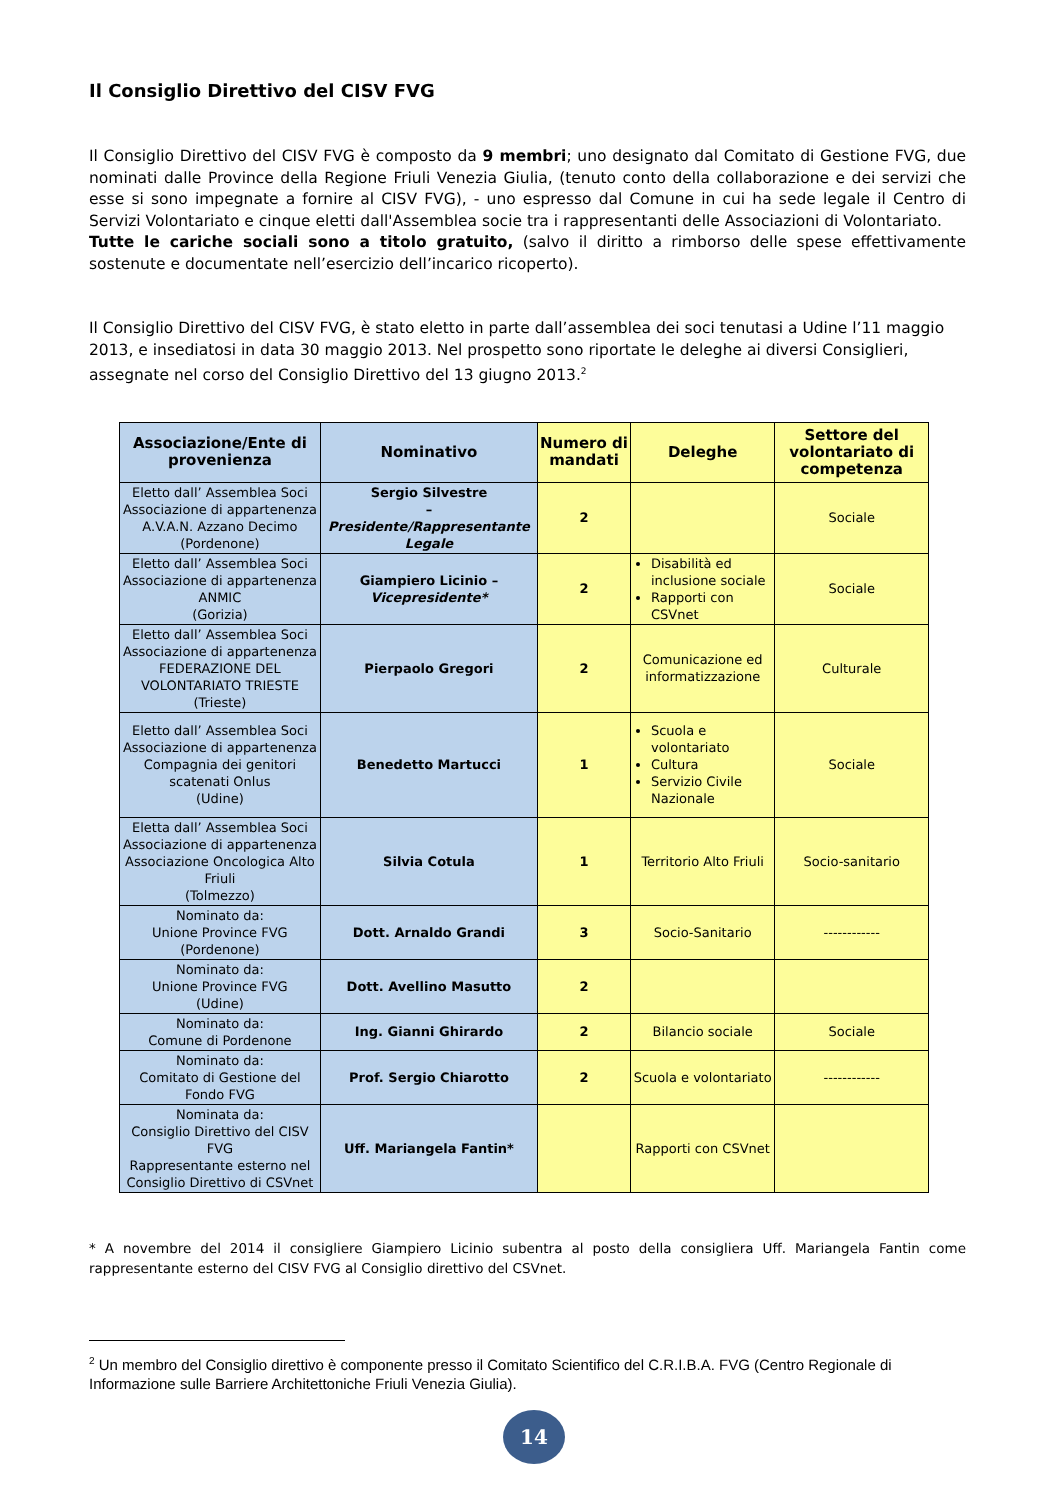Il Consiglio Direttivo del CISV FVG
Il Consiglio Direttivo del CISV FVG è composto da 9 membri; uno designato dal Comitato di Gestione FVG, due nominati dalle Province della Regione Friuli Venezia Giulia, (tenuto conto della collaborazione e dei servizi che esse si sono impegnate a fornire al CISV FVG), - uno espresso dal Comune in cui ha sede legale il Centro di Servizi Volontariato e cinque eletti dall'Assemblea socie tra i rappresentanti delle Associazioni di Volontariato.
Tutte le cariche sociali sono a titolo gratuito, (salvo il diritto a rimborso delle spese effettivamente sostenute e documentate nell’esercizio dell’incarico ricoperto).
Il Consiglio Direttivo del CISV FVG, è stato eletto in parte dall’assemblea dei soci tenutasi a Udine l’11 maggio 2013, e insediatosi in data 30 maggio 2013. Nel prospetto sono riportate le deleghe ai diversi Consiglieri, assegnate nel corso del Consiglio Direttivo del 13 giugno 2013.<sup>2</sup>
| Associazione/Ente di provenienza | Nominativo | Numero di mandati | Deleghe | Settore del volontariato di competenza |
| --- | --- | --- | --- | --- |
| Eletto dall’ Assemblea Soci Associazione di appartenenza A.V.A.N. Azzano Decimo (Pordenone) | Sergio Silvestre – Presidente/Rappresentante Legale | 2 | | Sociale |
| Eletto dall’ Assemblea Soci Associazione di appartenenza ANMIC (Gorizia) | Giampiero Licinio – Vicepresidente* | 2 | Disabilità ed inclusione sociale Rapporti con CSVnet | Sociale |
| Eletto dall’ Assemblea Soci Associazione di appartenenza FEDERAZIONE DEL VOLONTARIATO TRIESTE (Trieste) | Pierpaolo Gregori | 2 | Comunicazione ed informatizzazione | Culturale |
| Eletto dall’ Assemblea Soci Associazione di appartenenza Compagnia dei genitori scatenati Onlus (Udine) | Benedetto Martucci | 1 | Scuola e volontariato Cultura Servizio Civile Nazionale | Sociale |
| Eletta dall’ Assemblea Soci Associazione di appartenenza Associazione Oncologica Alto Friuli (Tolmezzo) | Silvia Cotula | 1 | Territorio Alto Friuli | Socio-sanitario |
| Nominato da: Unione Province FVG (Pordenone) | Dott. Arnaldo Grandi | 3 | Socio-Sanitario | ------------ |
| Nominato da: Unione Province FVG (Udine) | Dott. Avellino Masutto | 2 | | |
| Nominato da: Comune di Pordenone | Ing. Gianni Ghirardo | 2 | Bilancio sociale | Sociale |
| Nominato da: Comitato di Gestione del Fondo FVG | Prof. Sergio Chiarotto | 2 | Scuola e volontariato | ------------ |
| Nominata da: Consiglio Direttivo del CISV FVG Rappresentante esterno nel Consiglio Direttivo di CSVnet | Uff. Mariangela Fantin* | | Rapporti con CSVnet | |
* A novembre del 2014 il consigliere Giampiero Licinio subentra al posto della consigliera Uff. Mariangela Fantin come rappresentante esterno del CISV FVG al Consiglio direttivo del CSVnet.
<sup>2</sup> Un membro del Consiglio direttivo è componente presso il Comitato Scientifico del C.R.I.B.A. FVG (Centro Regionale di Informazione sulle Barriere Architettoniche Friuli Venezia Giulia).
14